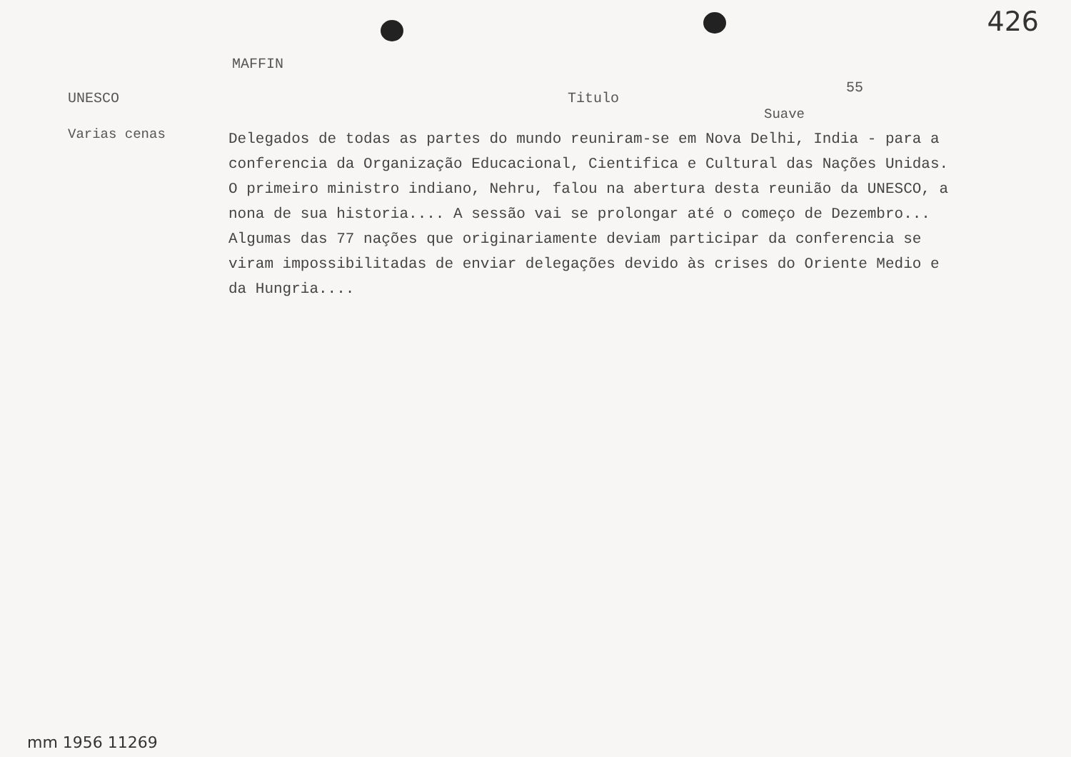426
MAFFIN
UNESCO Titulo
55
Suave
Varias cenas
Delegados de todas as partes do mundo reuniram-se em Nova Delhi, India - para a conferencia da Organização Educacional, Cientifica e Cultural das Nações Unidas. O primeiro ministro indiano, Nehru, falou na abertura desta reunião da UNESCO, a nona de sua historia.... A sessão vai se prolongar até o começo de Dezembro... Algumas das 77 nações que originariamente deviam participar da conferencia se viram impossibilitadas de enviar delegações devido às crises do Oriente Medio e da Hungria....
mm 1956 11269